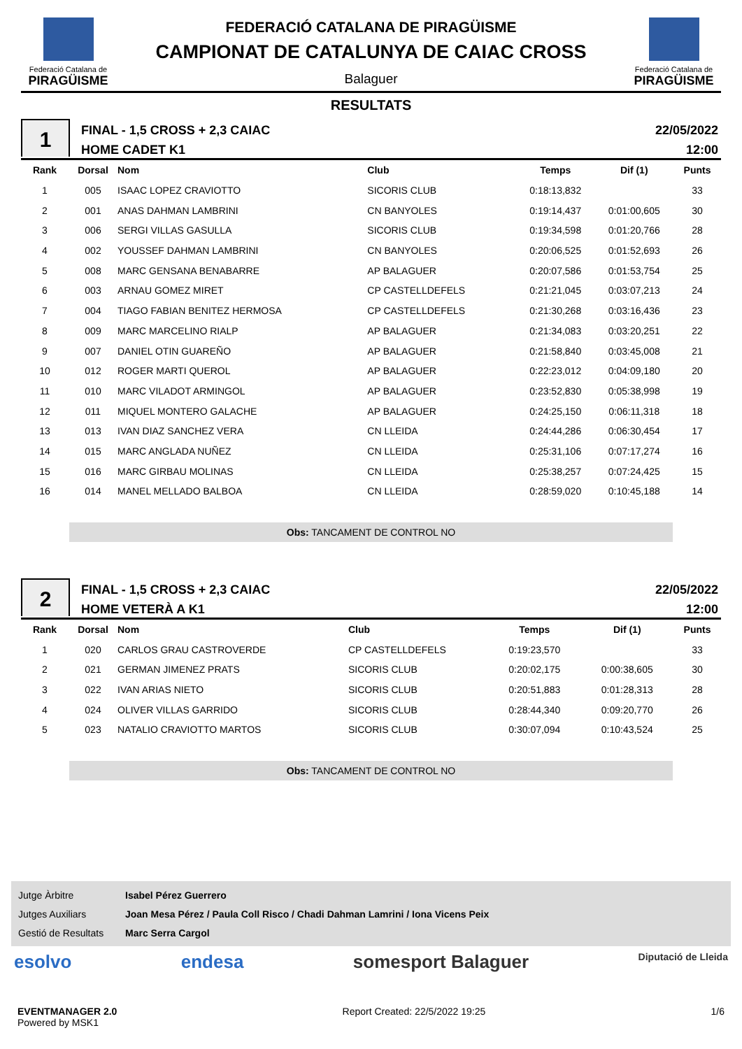Federació Catalana de
PIRAGÜISME
FEDERACIÓ CATALANA DE PIRAGÜISME
CAMPIONAT DE CATALUNYA DE CAIAC CROSS
Balaguer
Federació Catalana de
PIRAGÜISME
RESULTATS
1
FINAL - 1,5 CROSS + 2,3 CAIAC
HOME CADET K1
22/05/2022
12:00
| Rank | Dorsal | Nom | Club | Temps | Dif (1) | Punts |
| --- | --- | --- | --- | --- | --- | --- |
| 1 | 005 | ISAAC LOPEZ CRAVIOTTO | SICORIS CLUB | 0:18:13,832 | | 33 |
| 2 | 001 | ANAS DAHMAN LAMBRINI | CN BANYOLES | 0:19:14,437 | 0:01:00,605 | 30 |
| 3 | 006 | SERGI VILLAS GASULLA | SICORIS CLUB | 0:19:34,598 | 0:01:20,766 | 28 |
| 4 | 002 | YOUSSEF DAHMAN LAMBRINI | CN BANYOLES | 0:20:06,525 | 0:01:52,693 | 26 |
| 5 | 008 | MARC GENSANA BENABARRE | AP BALAGUER | 0:20:07,586 | 0:01:53,754 | 25 |
| 6 | 003 | ARNAU GOMEZ MIRET | CP CASTELLDEFELS | 0:21:21,045 | 0:03:07,213 | 24 |
| 7 | 004 | TIAGO FABIAN BENITEZ HERMOSA | CP CASTELLDEFELS | 0:21:30,268 | 0:03:16,436 | 23 |
| 8 | 009 | MARC MARCELINO RIALP | AP BALAGUER | 0:21:34,083 | 0:03:20,251 | 22 |
| 9 | 007 | DANIEL OTIN GUAREÑO | AP BALAGUER | 0:21:58,840 | 0:03:45,008 | 21 |
| 10 | 012 | ROGER MARTI QUEROL | AP BALAGUER | 0:22:23,012 | 0:04:09,180 | 20 |
| 11 | 010 | MARC VILADOT ARMINGOL | AP BALAGUER | 0:23:52,830 | 0:05:38,998 | 19 |
| 12 | 011 | MIQUEL MONTERO GALACHE | AP BALAGUER | 0:24:25,150 | 0:06:11,318 | 18 |
| 13 | 013 | IVAN DIAZ SANCHEZ VERA | CN LLEIDA | 0:24:44,286 | 0:06:30,454 | 17 |
| 14 | 015 | MARC ANGLADA NUÑEZ | CN LLEIDA | 0:25:31,106 | 0:07:17,274 | 16 |
| 15 | 016 | MARC GIRBAU MOLINAS | CN LLEIDA | 0:25:38,257 | 0:07:24,425 | 15 |
| 16 | 014 | MANEL MELLADO BALBOA | CN LLEIDA | 0:28:59,020 | 0:10:45,188 | 14 |
Obs: TANCAMENT DE CONTROL NO
2
FINAL - 1,5 CROSS + 2,3 CAIAC
HOME VETERÀ A K1
22/05/2022
12:00
| Rank | Dorsal | Nom | Club | Temps | Dif (1) | Punts |
| --- | --- | --- | --- | --- | --- | --- |
| 1 | 020 | CARLOS GRAU CASTROVERDE | CP CASTELLDEFELS | 0:19:23,570 | | 33 |
| 2 | 021 | GERMAN JIMENEZ PRATS | SICORIS CLUB | 0:20:02,175 | 0:00:38,605 | 30 |
| 3 | 022 | IVAN ARIAS NIETO | SICORIS CLUB | 0:20:51,883 | 0:01:28,313 | 28 |
| 4 | 024 | OLIVER VILLAS GARRIDO | SICORIS CLUB | 0:28:44,340 | 0:09:20,770 | 26 |
| 5 | 023 | NATALIO CRAVIOTTO MARTOS | SICORIS CLUB | 0:30:07,094 | 0:10:43,524 | 25 |
Obs: TANCAMENT DE CONTROL NO
Jutge Àrbitre Isabel Pérez Guerrero
Jutges Auxiliars Joan Mesa Pérez / Paula Coll Risco / Chadi Dahman Lamrini / Iona Vicens Peix
Gestió de Resultats Marc Serra Cargol
esolvo endesa somesport Balaguer Diputació de Lleida
EVENTMANAGER 2.0
Powered by MSK1
Report Created: 22/5/2022 19:25
1/6